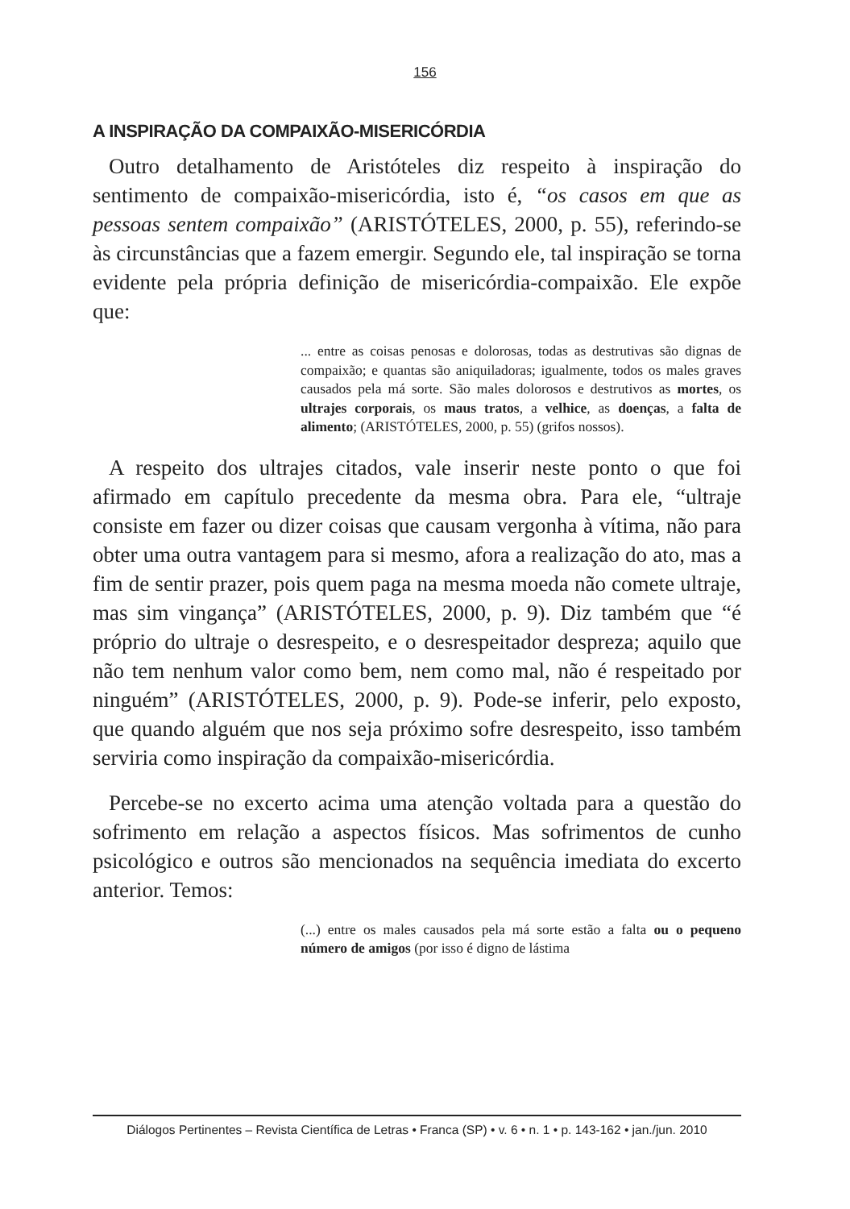156
A INSPIRAÇÃO DA COMPAIXÃO-MISERICÓRDIA
Outro detalhamento de Aristóteles diz respeito à inspiração do sentimento de compaixão-misericórdia, isto é, “os casos em que as pessoas sentem compaixão” (ARISTÓTELES, 2000, p. 55), referindo-se às circunstâncias que a fazem emergir. Segundo ele, tal inspiração se torna evidente pela própria definição de misericórdia-compaixão. Ele expõe que:
... entre as coisas penosas e dolorosas, todas as destrutivas são dignas de compaixão; e quantas são aniquiladoras; igualmente, todos os males graves causados pela má sorte. São males dolorosos e destrutivos as mortes, os ultrajes corporais, os maus tratos, a velhice, as doenças, a falta de alimento; (ARISTÓTELES, 2000, p. 55) (grifos nossos).
A respeito dos ultrajes citados, vale inserir neste ponto o que foi afirmado em capítulo precedente da mesma obra. Para ele, “ultraje consiste em fazer ou dizer coisas que causam vergonha à vítima, não para obter uma outra vantagem para si mesmo, afora a realização do ato, mas a fim de sentir prazer, pois quem paga na mesma moeda não comete ultraje, mas sim vingança” (ARISTÓTELES, 2000, p. 9). Diz também que “é próprio do ultraje o desrespeito, e o desrespeitador despreza; aquilo que não tem nenhum valor como bem, nem como mal, não é respeitado por ninguém” (ARISTÓTELES, 2000, p. 9). Pode-se inferir, pelo exposto, que quando alguém que nos seja próximo sofre desrespeito, isso também serviria como inspiração da compaixão-misericórdia.
Percebe-se no excerto acima uma atenção voltada para a questão do sofrimento em relação a aspectos físicos. Mas sofrimentos de cunho psicológico e outros são mencionados na sequência imediata do excerto anterior. Temos:
(...) entre os males causados pela má sorte estão a falta ou o pequeno número de amigos (por isso é digno de lástima
Diálogos Pertinentes – Revista Científica de Letras • Franca (SP) • v. 6 • n. 1 • p. 143-162 • jan./jun. 2010